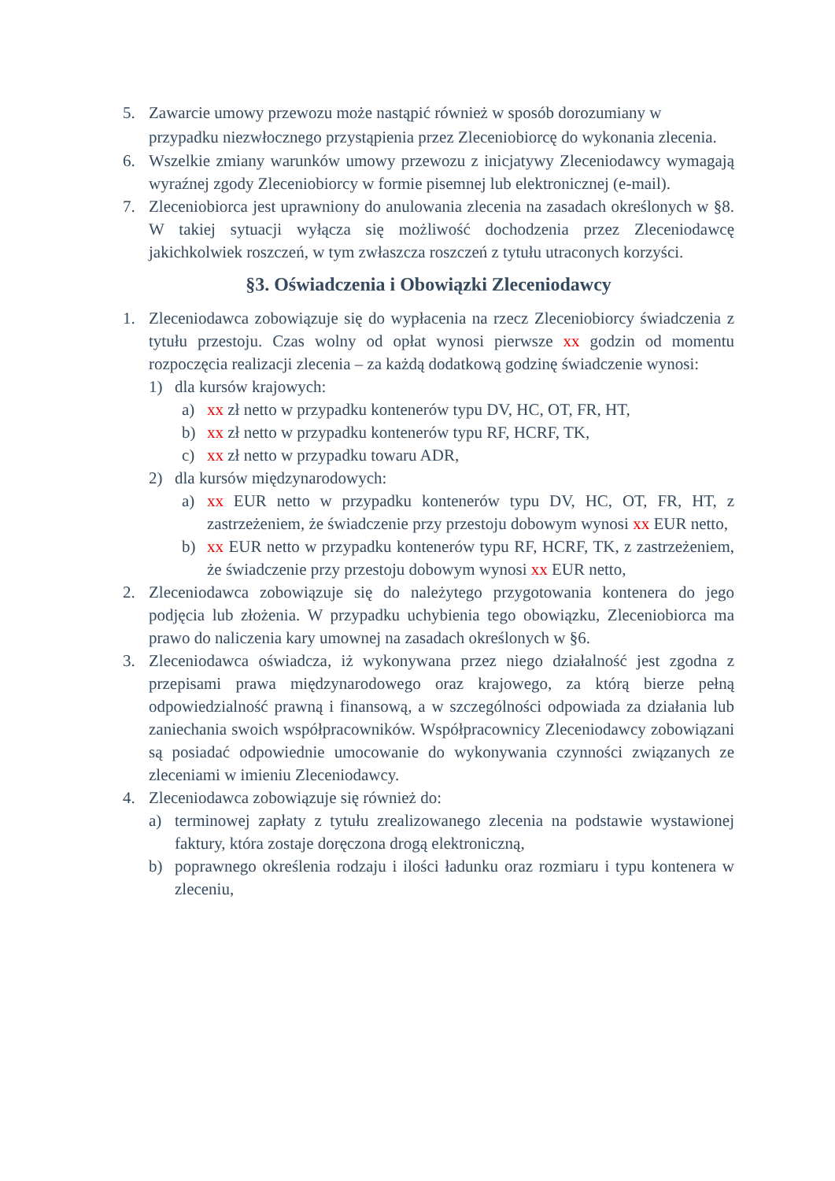5. Zawarcie umowy przewozu może nastąpić również w sposób dorozumiany w przypadku niezwłocznego przystąpienia przez Zleceniobiorcę do wykonania zlecenia.
6. Wszelkie zmiany warunków umowy przewozu z inicjatywy Zleceniodawcy wymagają wyraźnej zgody Zleceniobiorcy w formie pisemnej lub elektronicznej (e-mail).
7. Zleceniobiorca jest uprawniony do anulowania zlecenia na zasadach określonych w §8. W takiej sytuacji wyłącza się możliwość dochodzenia przez Zleceniodawcę jakichkolwiek roszczeń, w tym zwłaszcza roszczeń z tytułu utraconych korzyści.
§3. Oświadczenia i Obowiązki Zleceniodawcy
1. Zleceniodawca zobowiązuje się do wypłacenia na rzecz Zleceniobiorcy świadczenia z tytułu przestoju. Czas wolny od opłat wynosi pierwsze xx godzin od momentu rozpoczęcia realizacji zlecenia – za każdą dodatkową godzinę świadczenie wynosi:
1) dla kursów krajowych:
a) xx zł netto w przypadku kontenerów typu DV, HC, OT, FR, HT,
b) xx zł netto w przypadku kontenerów typu RF, HCRF, TK,
c) xx zł netto w przypadku towaru ADR,
2) dla kursów międzynarodowych:
a) xx EUR netto w przypadku kontenerów typu DV, HC, OT, FR, HT, z zastrzeżeniem, że świadczenie przy przestoju dobowym wynosi xx EUR netto,
b) xx EUR netto w przypadku kontenerów typu RF, HCRF, TK, z zastrzeżeniem, że świadczenie przy przestoju dobowym wynosi xx EUR netto,
2. Zleceniodawca zobowiązuje się do należytego przygotowania kontenera do jego podjęcia lub złożenia. W przypadku uchybienia tego obowiązku, Zleceniobiorca ma prawo do naliczenia kary umownej na zasadach określonych w §6.
3. Zleceniodawca oświadcza, iż wykonywana przez niego działalność jest zgodna z przepisami prawa międzynarodowego oraz krajowego, za którą bierze pełną odpowiedzialność prawną i finansową, a w szczególności odpowiada za działania lub zaniechania swoich współpracowników. Współpracownicy Zleceniodawcy zobowiązani są posiadać odpowiednie umocowanie do wykonywania czynności związanych ze zleceniami w imieniu Zleceniodawcy.
4. Zleceniodawca zobowiązuje się również do:
a) terminowej zapłaty z tytułu zrealizowanego zlecenia na podstawie wystawionej faktury, która zostaje doręczona drogą elektroniczną,
b) poprawnego określenia rodzaju i ilości ładunku oraz rozmiaru i typu kontenera w zleceniu,